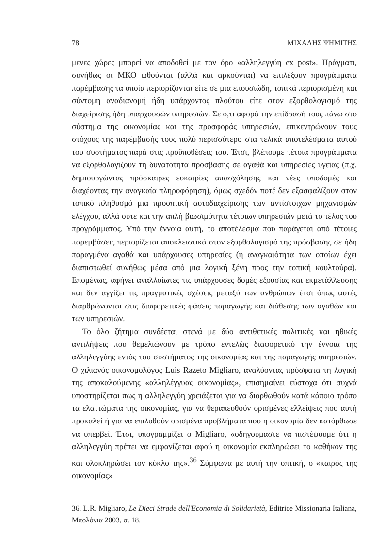78 ΜΙΧΑΛΗΣ ΨΗΜΙΤΗΣ
μενες χώρες μπορεί να αποδοθεί με τον όρο «αλληλεγγύη ex post». Πράγματι, συνήθως οι ΜΚΟ ωθούνται (αλλά και αρκούνται) να επιλέξουν προγράμματα παρέμβασης τα οποία περιορίζονται είτε σε μια επουσιώδη, τοπικά περιορισμένη και σύντομη αναδιανομή ήδη υπάρχοντος πλούτου είτε στον εξορθολογισμό της διαχείρισης ήδη υπαρχουσών υπηρεσιών. Σε ό,τι αφορά την επίδρασή τους πάνω στο σύστημα της οικονομίας και της προσφοράς υπηρεσιών, επικεντρώνουν τους στόχους της παρέμβασής τους πολύ περισσότερο στα τελικά αποτελέσματα αυτού του συστήματος παρά στις προϋποθέσεις του. Έτσι, βλέπουμε τέτοια προγράμματα να εξορθολογίζουν τη δυνατότητα πρόσβασης σε αγαθά και υπηρεσίες υγείας (π.χ. δημιουργώντας πρόσκαιρες ευκαιρίες απασχόλησης και νέες υποδομές και διαχέοντας την αναγκαία πληροφόρηση), όμως σχεδόν ποτέ δεν εξασφαλίζουν στον τοπικό πληθυσμό μια προοπτική αυτοδιαχείρισης των αντίστοιχων μηχανισμών ελέγχου, αλλά ούτε και την απλή βιωσιμότητα τέτοιων υπηρεσιών μετά το τέλος του προγράμματος. Υπό την έννοια αυτή, το αποτέλεσμα που παράγεται από τέτοιες παρεμβάσεις περιορίζεται αποκλειστικά στον εξορθολογισμό της πρόσβασης σε ήδη παραγμένα αγαθά και υπάρχουσες υπηρεσίες (η αναγκαιότητα των οποίων έχει διαπιστωθεί συνήθως μέσα από μια λογική ξένη προς την τοπική κουλτούρα). Επομένως, αφήνει αναλλοίωτες τις υπάρχουσες δομές εξουσίας και εκμετάλλευσης και δεν αγγίζει τις πραγματικές σχέσεις μεταξύ των ανθρώπων έτσι όπως αυτές διαρθρώνονται στις διαφορετικές φάσεις παραγωγής και διάθεσης των αγαθών και των υπηρεσιών.
Το όλο ζήτημα συνδέεται στενά με δύο αντιθετικές πολιτικές και ηθικές αντιλήψεις που θεμελιώνουν με τρόπο εντελώς διαφορετικό την έννοια της αλληλεγγύης εντός του συστήματος της οικονομίας και της παραγωγής υπηρεσιών. Ο χιλιανός οικονομολόγος Luis Razeto Migliaro, αναλύοντας πρόσφατα τη λογική της αποκαλούμενης «αλληλέγγυας οικονομίας», επισημαίνει εύστοχα ότι συχνά υποστηρίζεται πως η αλληλεγγύη χρειάζεται για να διορθωθούν κατά κάποιο τρόπο τα ελαττώματα της οικονομίας, για να θεραπευθούν ορισμένες ελλείψεις που αυτή προκαλεί ή για να επιλυθούν ορισμένα προβλήματα που η οικονομία δεν κατόρθωσε να υπερβεί. Έτσι, υπογραμμίζει ο Migliaro, «οδηγούμαστε να πιστέψουμε ότι η αλληλεγγύη πρέπει να εμφανίζεται αφού η οικονομία εκπληρώσει το καθήκον της και ολοκληρώσει τον κύκλο της».<sup>36</sup> Σύμφωνα με αυτή την οπτική, ο «καιρός της οικονομίας»
36. L.R. Migliaro, Le Dieci Strade dell'Economia di Solidarietà, Editrice Missionaria Italiana, Μπολόνια 2003, σ. 18.